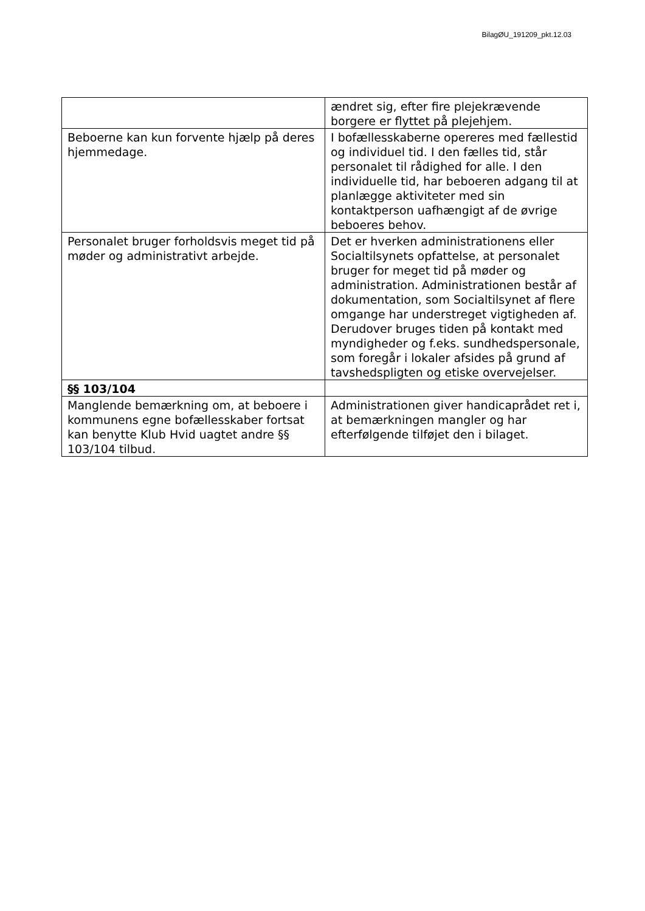BilagØU_191209_pkt.12.03
| | ændret sig, efter fire plejekrævende borgere er flyttet på plejehjem. |
| Beboerne kan kun forvente hjælp på deres hjemmedage. | I bofællesskaberne opereres med fællestid og individuel tid. I den fælles tid, står personalet til rådighed for alle. I den individuelle tid, har beboeren adgang til at planlægge aktiviteter med sin kontaktperson uafhængigt af de øvrige beboeres behov. |
| Personalet bruger forholdsvis meget tid på møder og administrativt arbejde. | Det er hverken administrationens eller Socialtilsynets opfattelse, at personalet bruger for meget tid på møder og administration. Administrationen består af dokumentation, som Socialtilsynet af flere omgange har understreget vigtigheden af. Derudover bruges tiden på kontakt med myndigheder og f.eks. sundhedspersonale, som foregår i lokaler afsides på grund af tavshedspligten og etiske overvejelser. |
| §§ 103/104 | |
| Manglende bemærkning om, at beboere i kommunens egne bofællesskaber fortsat kan benytte Klub Hvid uagtet andre §§ 103/104 tilbud. | Administrationen giver handicaprådet ret i, at bemærkningen mangler og har efterfølgende tilføjet den i bilaget. |